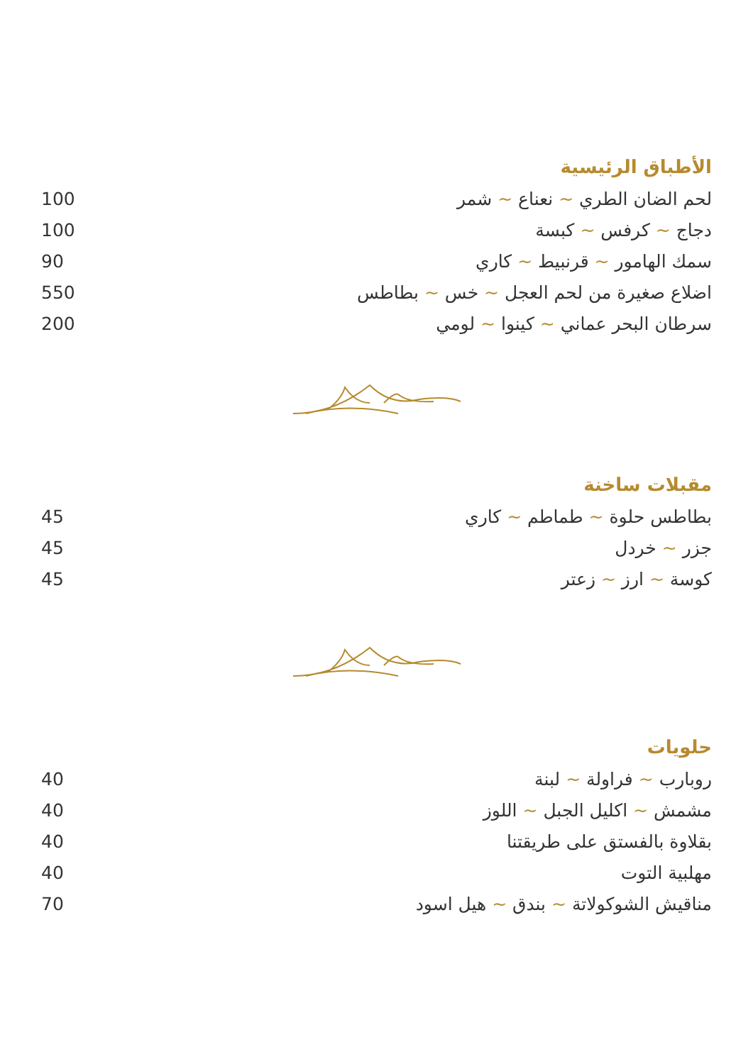الأطباق الرئيسية
| لحم الضان الطري ~ نعناع ~ شمر | 100 |
| دجاج ~ كرفس ~ كبسة | 100 |
| سمك الهامور ~ قرنبيط ~ كاري | 90 |
| اضلاع صغيرة من لحم العجل ~ خس ~ بطاطس | 550 |
| سرطان البحر عماني ~ كينوا ~ لومي | 200 |
مقبلات ساخنة
| بطاطس حلوة ~ طماطم ~ كاري | 45 |
| جزر ~ خردل | 45 |
| كوسة ~ ارز ~ زعتر | 45 |
حلويات
| روبارب ~ فراولة ~ لبنة | 40 |
| مشمش ~ اكليل الجبل ~ اللوز | 40 |
| بقلاوة بالفستق على طريقتنا | 40 |
| مهلبية التوت | 40 |
| مناقيش الشوكولاتة ~ بندق ~ هيل اسود | 70 |